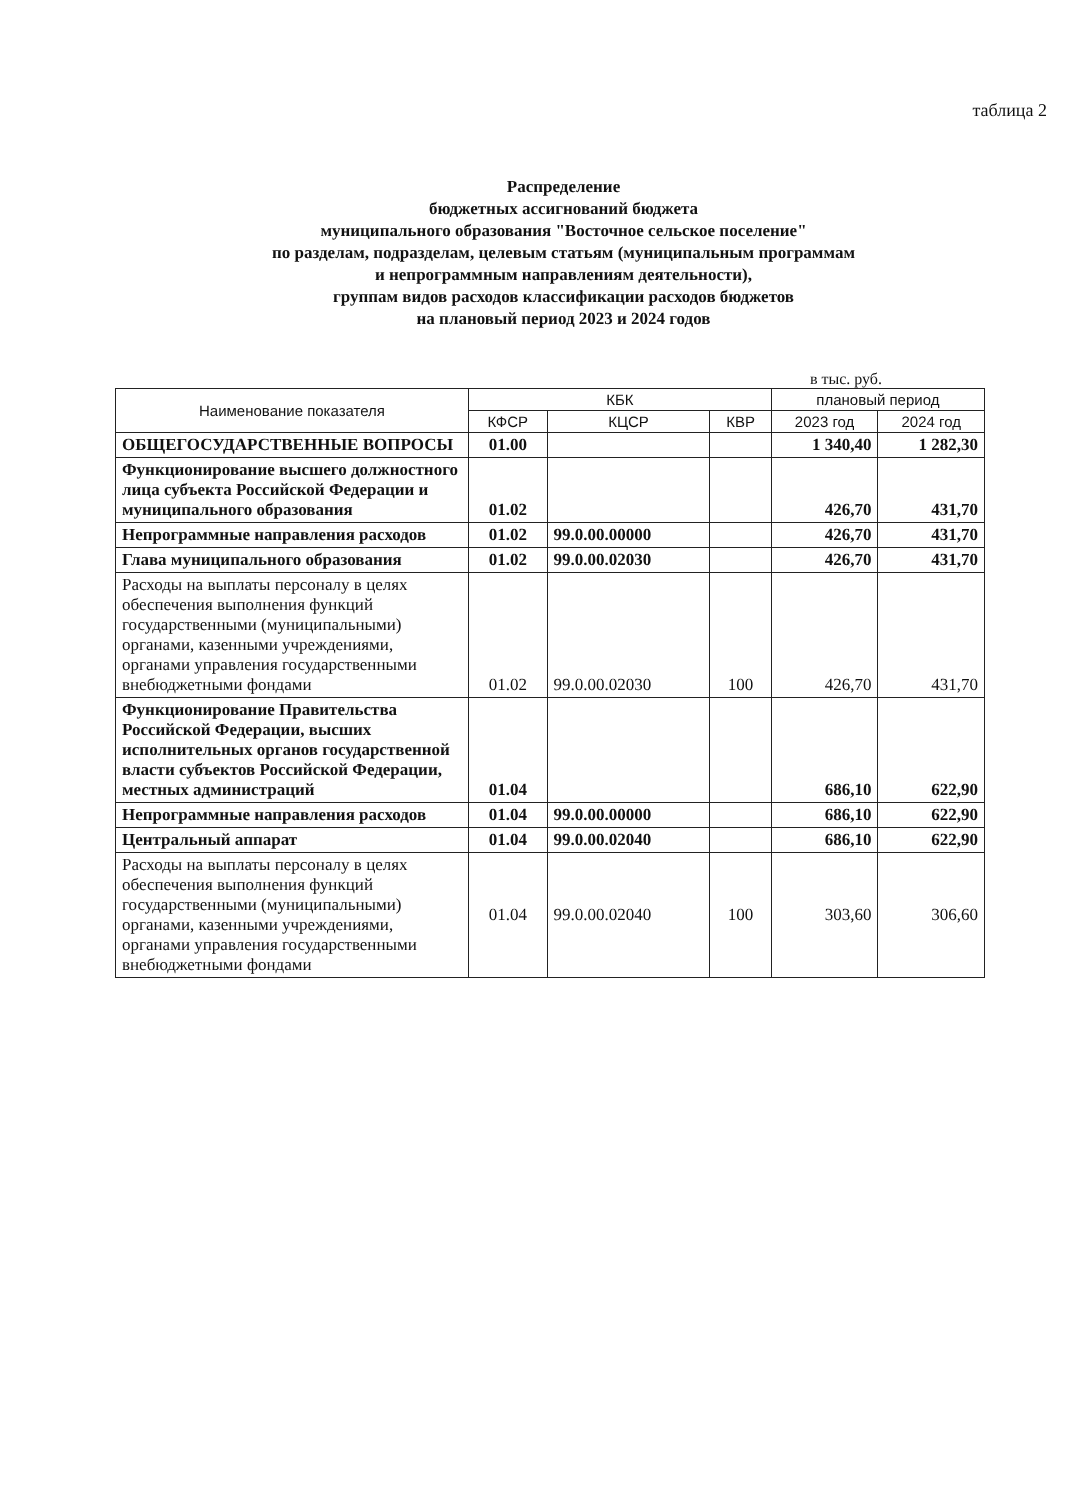таблица 2
Распределение
бюджетных ассигнований бюджета
муниципального образования "Восточное сельское поселение"
по разделам, подразделам, целевым статьям (муниципальным программам
и непрограммным направлениям деятельности),
группам видов расходов классификации расходов бюджетов
на плановый период 2023 и 2024 годов
в тыс. руб.
| Наименование показателя | КБК | | | плановый период | |
| --- | --- | --- | --- | --- | --- |
| | КФСР | КЦСР | КВР | 2023 год | 2024 год |
| ОБЩЕГОСУДАРСТВЕННЫЕ ВОПРОСЫ | 01.00 | | | 1 340,40 | 1 282,30 |
| Функционирование высшего должностного лица субъекта Российской Федерации и муниципального образования | 01.02 | | | 426,70 | 431,70 |
| Непрограммные направления расходов | 01.02 | 99.0.00.00000 | | 426,70 | 431,70 |
| Глава муниципального образования | 01.02 | 99.0.00.02030 | | 426,70 | 431,70 |
| Расходы на выплаты персоналу в целях обеспечения выполнения функций государственными (муниципальными) органами, казенными учреждениями, органами управления государственными внебюджетными фондами | 01.02 | 99.0.00.02030 | 100 | 426,70 | 431,70 |
| Функционирование Правительства Российской Федерации, высших исполнительных органов государственной власти субъектов Российской Федерации, местных администраций | 01.04 | | | 686,10 | 622,90 |
| Непрограммные направления расходов | 01.04 | 99.0.00.00000 | | 686,10 | 622,90 |
| Центральный аппарат | 01.04 | 99.0.00.02040 | | 686,10 | 622,90 |
| Расходы на выплаты персоналу в целях обеспечения выполнения функций государственными (муниципальными) органами, казенными учреждениями, органами управления государственными внебюджетными фондами | 01.04 | 99.0.00.02040 | 100 | 303,60 | 306,60 |